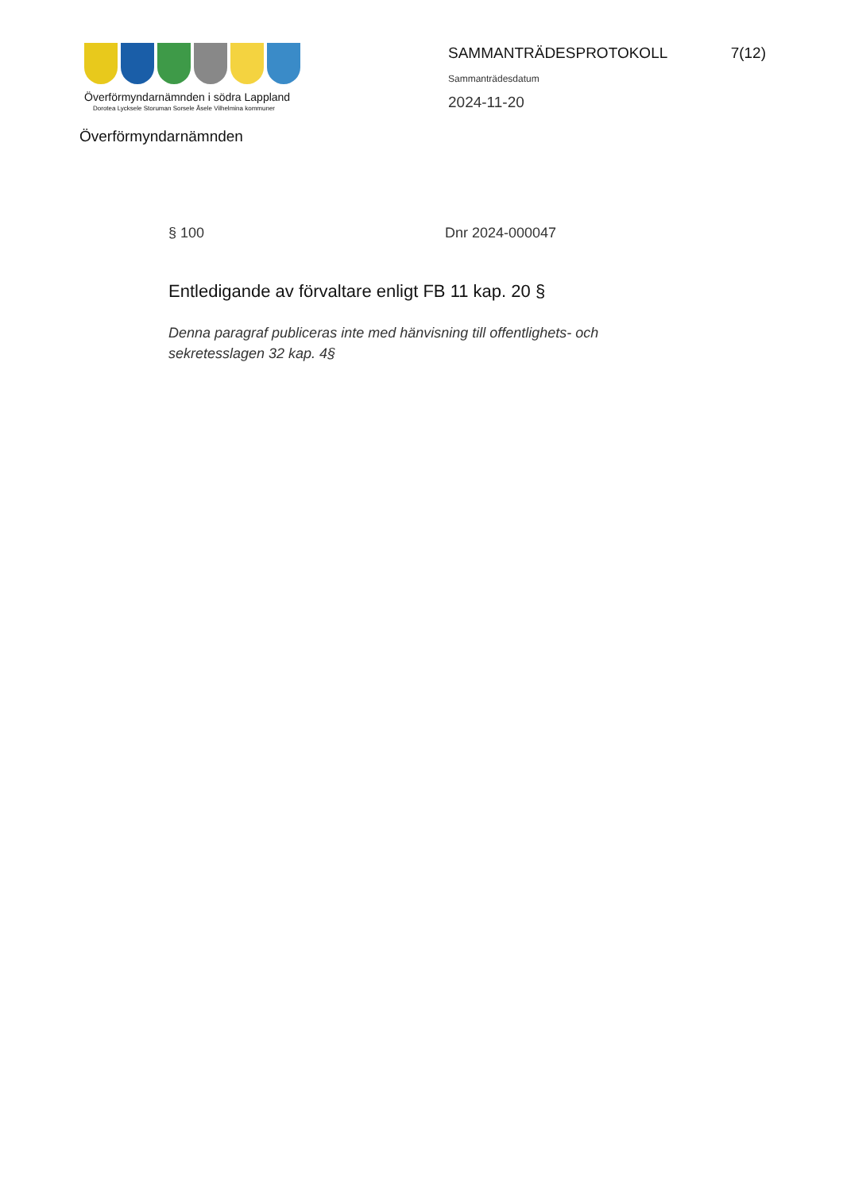Överförmyndarnämnden i södra Lappland
Dorotea Lycksele Storuman Sorsele Åsele Vilhelmina kommuner
Överförmyndarnämnden
SAMMANTRÄDESPROTOKOLL 7(12)
Sammanträdesdatum
2024-11-20
§ 100 Dnr 2024-000047
Entledigande av förvaltare enligt FB 11 kap. 20 §
Denna paragraf publiceras inte med hänvisning till offentlighets- och sekretesslagen 32 kap. 4§